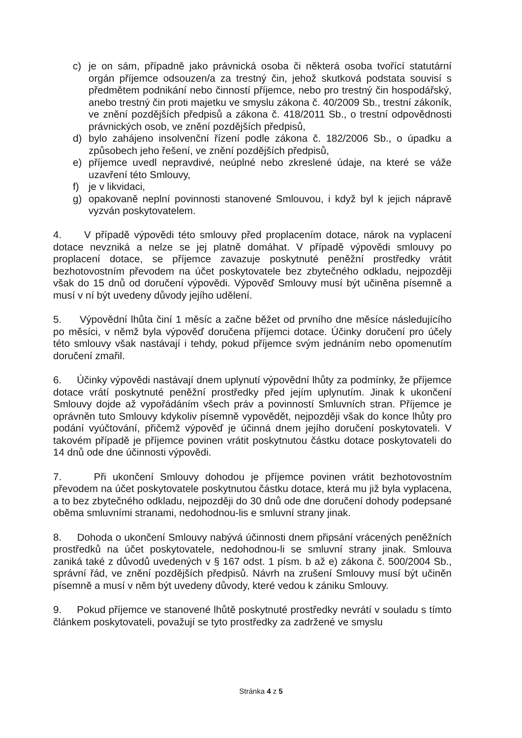c) je on sám, případně jako právnická osoba či některá osoba tvořící statutární orgán příjemce odsouzen/a za trestný čin, jehož skutková podstata souvisí s předmětem podnikání nebo činností příjemce, nebo pro trestný čin hospodářský, anebo trestný čin proti majetku ve smyslu zákona č. 40/2009 Sb., trestní zákoník, ve znění pozdějších předpisů a zákona č. 418/2011 Sb., o trestní odpovědnosti právnických osob, ve znění pozdějších předpisů,
d) bylo zahájeno insolvenční řízení podle zákona č. 182/2006 Sb., o úpadku a způsobech jeho řešení, ve znění pozdějších předpisů,
e) příjemce uvedl nepravdivé, neúplné nebo zkreslené údaje, na které se váže uzavření této Smlouvy,
f) je v likvidaci,
g) opakovaně neplní povinnosti stanovené Smlouvou, i když byl k jejich nápravě vyzván poskytovatelem.
4. V případě výpovědi této smlouvy před proplacením dotace, nárok na vyplacení dotace nevzniká a nelze se jej platně domáhat. V případě výpovědi smlouvy po proplacení dotace, se příjemce zavazuje poskytnuté peněžní prostředky vrátit bezhotovostním převodem na účet poskytovatele bez zbytečného odkladu, nejpozději však do 15 dnů od doručení výpovědi. Výpověď Smlouvy musí být učiněna písemně a musí v ní být uvedeny důvody jejího udělení.
5. Výpovědní lhůta činí 1 měsíc a začne běžet od prvního dne měsíce následujícího po měsíci, v němž byla výpověď doručena příjemci dotace. Účinky doručení pro účely této smlouvy však nastávají i tehdy, pokud příjemce svým jednáním nebo opomenutím doručení zmařil.
6. Účinky výpovědi nastávají dnem uplynutí výpovědní lhůty za podmínky, že příjemce dotace vrátí poskytnuté peněžní prostředky před jejím uplynutím. Jinak k ukončení Smlouvy dojde až vypořádáním všech práv a povinností Smluvních stran. Příjemce je oprávněn tuto Smlouvy kdykoliv písemně vypovědět, nejpozději však do konce lhůty pro podání vyúčtování, přičemž výpověď je účinná dnem jejího doručení poskytovateli. V takovém případě je příjemce povinen vrátit poskytnutou částku dotace poskytovateli do 14 dnů ode dne účinnosti výpovědi.
7. Při ukončení Smlouvy dohodou je příjemce povinen vrátit bezhotovostním převodem na účet poskytovatele poskytnutou částku dotace, která mu již byla vyplacena, a to bez zbytečného odkladu, nejpozději do 30 dnů ode dne doručení dohody podepsané oběma smluvními stranami, nedohodnou-lis e smluvní strany jinak.
8. Dohoda o ukončení Smlouvy nabývá účinnosti dnem připsání vrácených peněžních prostředků na účet poskytovatele, nedohodnou-li se smluvní strany jinak. Smlouva zaniká také z důvodů uvedených v § 167 odst. 1 písm. b až e) zákona č. 500/2004 Sb., správní řád, ve znění pozdějších předpisů. Návrh na zrušení Smlouvy musí být učiněn písemně a musí v něm být uvedeny důvody, které vedou k zániku Smlouvy.
9. Pokud příjemce ve stanovené lhůtě poskytnuté prostředky nevrátí v souladu s tímto článkem poskytovateli, považují se tyto prostředky za zadržené ve smyslu
Stránka 4 z 5